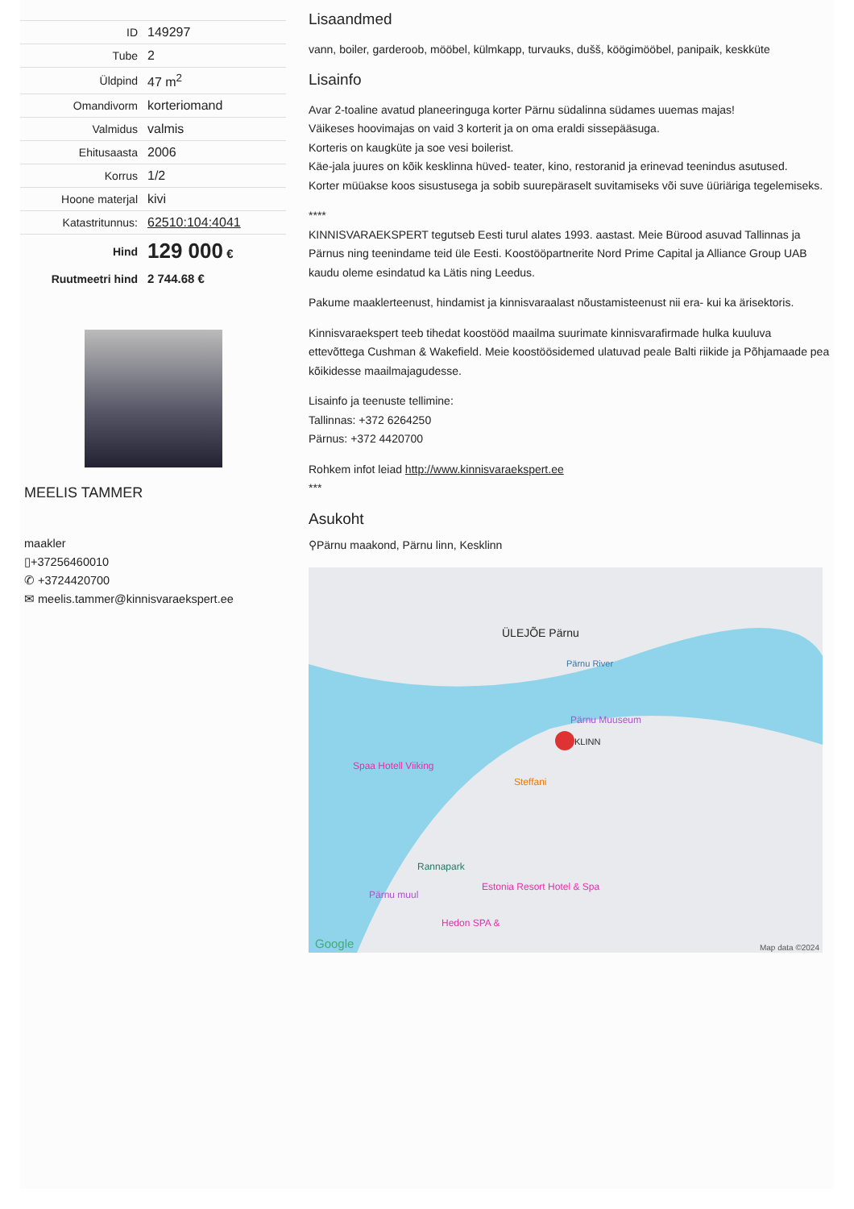| ID | 149297 |
| Tube | 2 |
| Üldpind | 47 m<sup>2</sup> |
| Omandivorm | korteriomand |
| Valmidus | valmis |
| Ehitusaasta | 2006 |
| Korrus | 1/2 |
| Hoone materjal | kivi |
| Katastritunnus: | 62510:104:4041 |
| Hind | 129 000 € |
| Ruutmeetri hind | 2 744.68 € |
MEELIS TAMMER
maakler
▯+37256460010
✆ +3724420700
✉ meelis.tammer@kinnisvaraekspert.ee
Lisaandmed
vann, boiler, garderoob, mööbel, külmkapp, turvauks, dušš, köögimööbel, panipaik, keskküte
Lisainfo
Avar 2-toaline avatud planeeringuga korter Pärnu südalinna südames uuemas majas!
Väikeses hoovimajas on vaid 3 korterit ja on oma eraldi sissepääsuga.
Korteris on kaugküte ja soe vesi boilerist.
Käe-jala juures on kõik kesklinna hüved- teater, kino, restoranid ja erinevad teenindus asutused.
Korter müüakse koos sisustusega ja sobib suurepäraselt suvitamiseks või suve üüriäriga tegelemiseks.
****
KINNISVARAEKSPERT tegutseb Eesti turul alates 1993. aastast. Meie Bürood asuvad Tallinnas ja Pärnus ning teenindame teid üle Eesti. Koostööpartnerite Nord Prime Capital ja Alliance Group UAB kaudu oleme esindatud ka Lätis ning Leedus.
Pakume maaklerteenust, hindamist ja kinnisvaraalast nõustamisteenust nii era- kui ka ärisektoris.
Kinnisvaraekspert teeb tihedat koostööd maailma suurimate kinnisvarafirmade hulka kuuluva ettevõttega Cushman & Wakefield. Meie koostöösidemed ulatuvad peale Balti riikide ja Põhjamaade pea kõikidesse maailmajagudesse.
Lisainfo ja teenuste tellimine:
Tallinnas: +372 6264250
Pärnus: +372 4420700
Rohkem infot leiad http://www.kinnisvaraekspert.ee
***
Asukoht
⚲Pärnu maakond, Pärnu linn, Kesklinn
ÜLEJÕE Pärnu
Pärnu River
Pärnu Muuseum
KLINN
Spaa Hotell Viiking
Steffani
Rannapark
Pärnu muul
Estonia Resort Hotel & Spa
Hedon SPA &
Google Map data ©2024